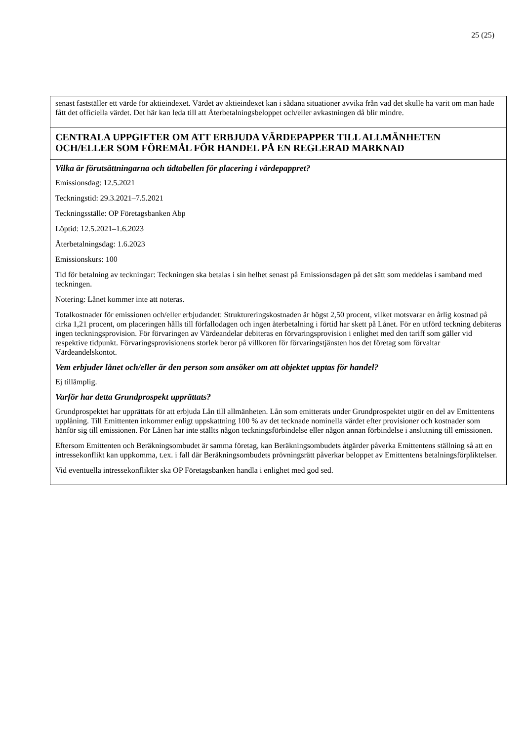25 (25)
| senast fastställer ett värde för aktieindexet. Värdet av aktieindexet kan i sådana situationer avvika från vad det skulle ha varit om man hade fått det officiella värdet. Det här kan leda till att Återbetalningsbeloppet och/eller avkastningen då blir mindre. |
| CENTRALA UPPGIFTER OM ATT ERBJUDA VÄRDEPAPPER TILL ALLMÄNHETEN OCH/ELLER SOM FÖREMÅL FÖR HANDEL PÅ EN REGLERAD MARKNAD |
| Vilka är förutsättningarna och tidtabellen för placering i värdepappret? Emissionsdag: 12.5.2021 Teckningstid: 29.3.2021–7.5.2021 Teckningsställe: OP Företagsbanken Abp Löptid: 12.5.2021–1.6.2023 Återbetalningsdag: 1.6.2023 Emissionskurs: 100 Tid för betalning av teckningar: Teckningen ska betalas i sin helhet senast på Emissionsdagen på det sätt som meddelas i samband med teckningen. Notering: Lånet kommer inte att noteras. Totalkostnader för emissionen och/eller erbjudandet: Struktureringskostnaden är högst 2,50 procent, vilket motsvarar en årlig kostnad på cirka 1,21 procent, om placeringen hålls till förfallodagen och ingen återbetalning i förtid har skett på Lånet. För en utförd teckning debiteras ingen teckningsprovision. För förvaringen av Värdeandelar debiteras en förvaringsprovision i enlighet med den tariff som gäller vid respektive tidpunkt. Förvaringsprovisionens storlek beror på villkoren för förvaringstjänsten hos det företag som förvaltar Värdeandelskontot. Vem erbjuder lånet och/eller är den person som ansöker om att objektet upptas för handel? Ej tillämplig. Varför har detta Grundprospekt upprättats? Grundprospektet har upprättats för att erbjuda Lån till allmänheten. Lån som emitterats under Grundprospektet utgör en del av Emittentens upplåning. Till Emittenten inkommer enligt uppskattning 100 % av det tecknade nominella värdet efter provisioner och kostnader som hänför sig till emissionen. För Lånen har inte ställts någon teckningsförbindelse eller någon annan förbindelse i anslutning till emissionen. Eftersom Emittenten och Beräkningsombudet är samma företag, kan Beräkningsombudets åtgärder påverka Emittentens ställning så att en intressekonflikt kan uppkomma, t.ex. i fall där Beräkningsombudets prövningsrätt påverkar beloppet av Emittentens betalningsförpliktelser. Vid eventuella intressekonflikter ska OP Företagsbanken handla i enlighet med god sed. |